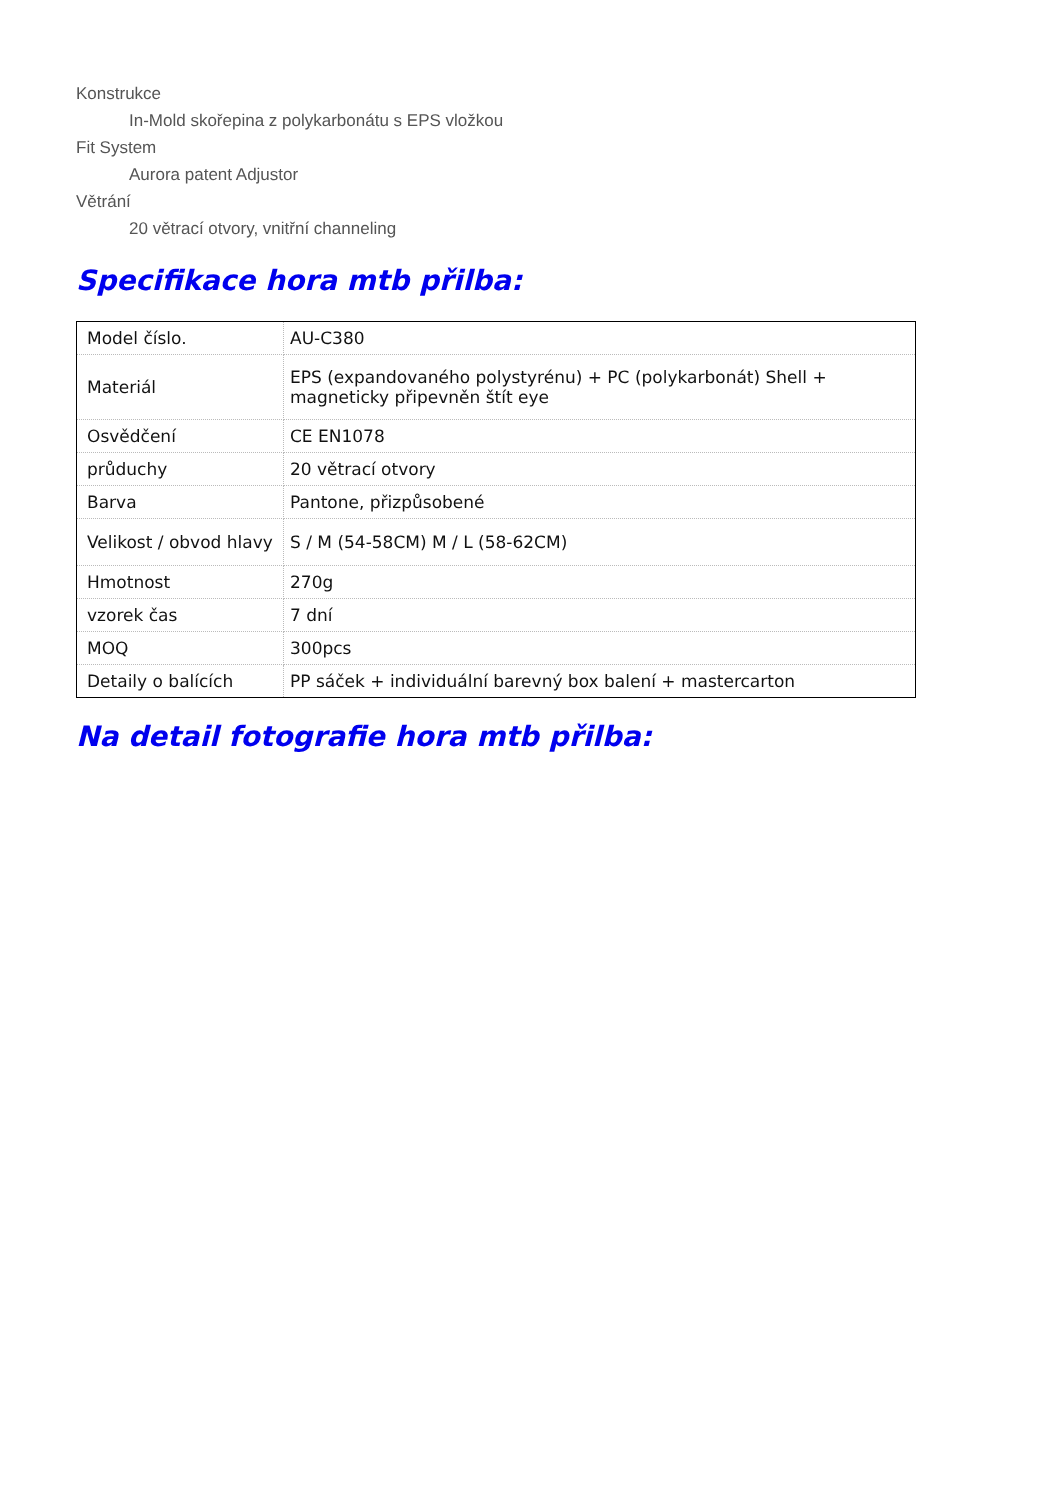Konstrukce
In-Mold skořepina z polykarbonátu s EPS vložkou
Fit System
Aurora patent Adjustor
Větrání
20 větrací otvory, vnitřní channeling
Specifikace hora mtb přilba:
| Model číslo. | AU-C380 |
| Materiál | EPS (expandovaného polystyrénu) + PC (polykarbonát) Shell + magneticky připevněn štít eye |
| Osvědčení | CE EN1078 |
| průduchy | 20 větrací otvory |
| Barva | Pantone, přizpůsobené |
| Velikost / obvod hlavy | S / M (54-58CM) M / L (58-62CM) |
| Hmotnost | 270g |
| vzorek čas | 7 dní |
| MOQ | 300pcs |
| Detaily o balících | PP sáček + individuální barevný box balení + mastercarton |
Na detail fotografie hora mtb přilba: